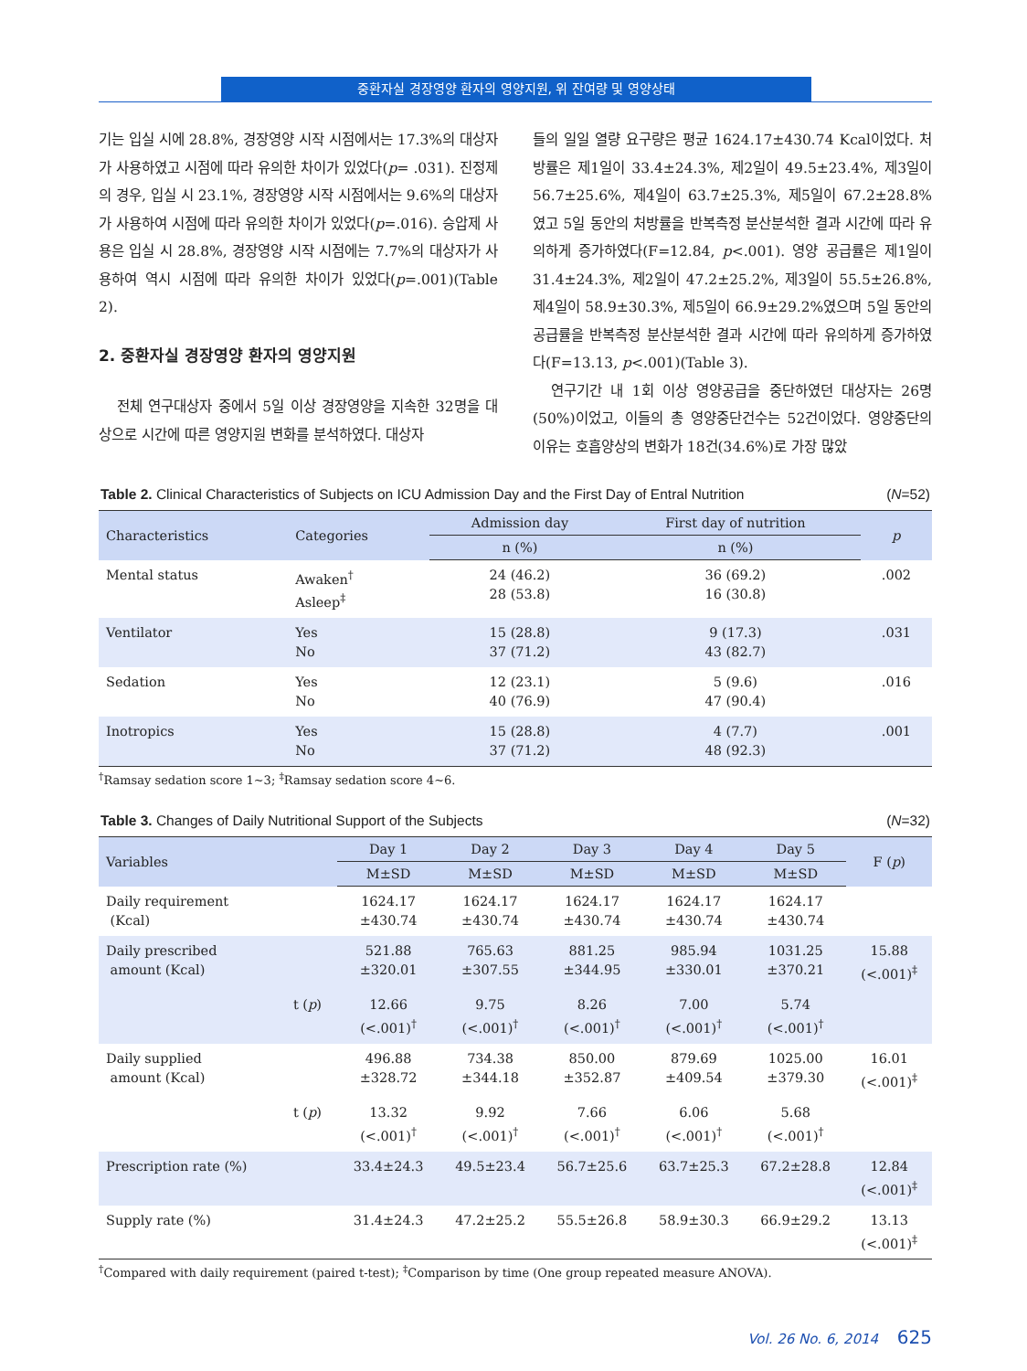중환자실 경장영양 환자의 영양지원, 위 잔여량 및 영양상태
기는 입실 시에 28.8%, 경장영양 시작 시점에서는 17.3%의 대상자가 사용하였고 시점에 따라 유의한 차이가 있었다(p= .031). 진정제의 경우, 입실 시 23.1%, 경장영양 시작 시점에서는 9.6%의 대상자가 사용하여 시점에 따라 유의한 차이가 있었다(p=.016). 승압제 사용은 입실 시 28.8%, 경장영양 시작 시점에는 7.7%의 대상자가 사용하여 역시 시점에 따라 유의한 차이가 있었다(p=.001)(Table 2).
2. 중환자실 경장영양 환자의 영양지원
전체 연구대상자 중에서 5일 이상 경장영양을 지속한 32명을 대상으로 시간에 따른 영양지원 변화를 분석하였다. 대상자
들의 일일 열량 요구량은 평균 1624.17±430.74 Kcal이었다. 처방률은 제1일이 33.4±24.3%, 제2일이 49.5±23.4%, 제3일이 56.7±25.6%, 제4일이 63.7±25.3%, 제5일이 67.2±28.8%였고 5일 동안의 처방률을 반복측정 분산분석한 결과 시간에 따라 유의하게 증가하였다(F=12.84, p<.001). 영양 공급률은 제1일이 31.4±24.3%, 제2일이 47.2±25.2%, 제3일이 55.5±26.8%, 제4일이 58.9±30.3%, 제5일이 66.9±29.2%였으며 5일 동안의 공급률을 반복측정 분산분석한 결과 시간에 따라 유의하게 증가하였다(F=13.13, p<.001)(Table 3).
연구기간 내 1회 이상 영양공급을 중단하였던 대상자는 26명(50%)이었고, 이들의 총 영양중단건수는 52건이었다. 영양중단의 이유는 호흡양상의 변화가 18건(34.6%)로 가장 많았
Table 2. Clinical Characteristics of Subjects on ICU Admission Day and the First Day of Entral Nutrition (N=52)
| Characteristics | Categories | Admission day | First day of nutrition | p |
| --- | --- | --- | --- | --- |
| | | n (%) | n (%) | |
| Mental status | Awaken<sup>†</sup> Asleep<sup>‡</sup> | 24 (46.2) 28 (53.8) | 36 (69.2) 16 (30.8) | .002 |
| Ventilator | Yes No | 15 (28.8) 37 (71.2) | 9 (17.3) 43 (82.7) | .031 |
| Sedation | Yes No | 12 (23.1) 40 (76.9) | 5 (9.6) 47 (90.4) | .016 |
| Inotropics | Yes No | 15 (28.8) 37 (71.2) | 4 (7.7) 48 (92.3) | .001 |
<sup>†</sup> Ramsay sedation score 1~3; <sup>‡</sup>Ramsay sedation score 4~6.
Table 3. Changes of Daily Nutritional Support of the Subjects (N=32)
| Variables | | Day 1 | Day 2 | Day 3 | Day 4 | Day 5 | F ( p ) |
| --- | --- | --- | --- | --- | --- | --- | --- |
| | | M±SD | M±SD | M±SD | M±SD | M±SD | |
| Daily requirement (Kcal) | | 1624.17 ±430.74 | 1624.17 ±430.74 | 1624.17 ±430.74 | 1624.17 ±430.74 | 1624.17 ±430.74 | |
| Daily prescribed amount (Kcal) | | 521.88 ±320.01 | 765.63 ±307.55 | 881.25 ±344.95 | 985.94 ±330.01 | 1031.25 ±370.21 | 15.88 (<.001)<sup>‡</sup> |
| | t ( p ) | 12.66 (<.001)<sup>†</sup> | 9.75 (<.001)<sup>†</sup> | 8.26 (<.001)<sup>†</sup> | 7.00 (<.001)<sup>†</sup> | 5.74 (<.001)<sup>†</sup> | |
| Daily supplied amount (Kcal) | | 496.88 ±328.72 | 734.38 ±344.18 | 850.00 ±352.87 | 879.69 ±409.54 | 1025.00 ±379.30 | 16.01 (<.001)<sup>‡</sup> |
| | t ( p ) | 13.32 (<.001)<sup>†</sup> | 9.92 (<.001)<sup>†</sup> | 7.66 (<.001)<sup>†</sup> | 6.06 (<.001)<sup>†</sup> | 5.68 (<.001)<sup>†</sup> | |
| Prescription rate (%) | | 33.4±24.3 | 49.5±23.4 | 56.7±25.6 | 63.7±25.3 | 67.2±28.8 | 12.84 (<.001)<sup>‡</sup> |
| Supply rate (%) | | 31.4±24.3 | 47.2±25.2 | 55.5±26.8 | 58.9±30.3 | 66.9±29.2 | 13.13 (<.001)<sup>‡</sup> |
<sup>†</sup> Compared with daily requirement (paired t-test); <sup>‡</sup>Comparison by time (One group repeated measure ANOVA).
Vol. 26 No. 6, 2014 625